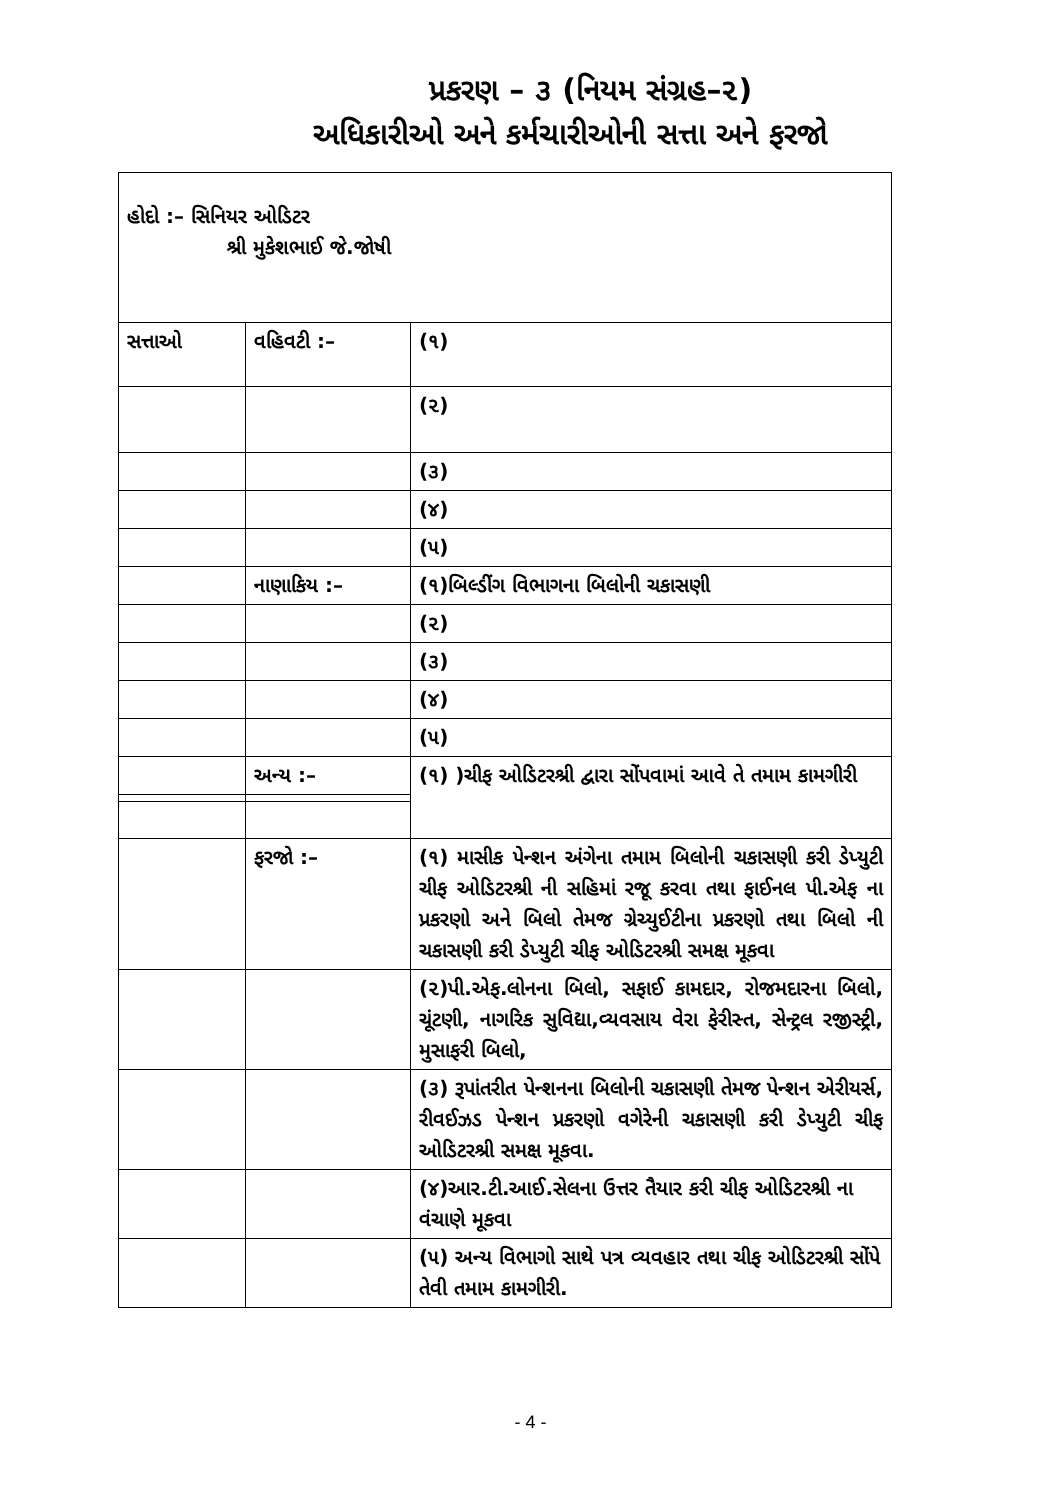પ્રકરણ – ૩ (નિયમ સંગ્રહ–૨)
અધિકારીઓ અને કર્મચારીઓની સત્તા અને ફરજો
| હોદો :– સિનિયર ઓડિટર શ્રી મુકેશભાઈ જે.જોષી | | |
| સત્તાઓ | વહિવટી :– | (૧) |
| | | (૨) |
| | | (૩) |
| | | (૪) |
| | | (૫) |
| | નાણાકિય :– | (૧)બિલ્ડીંગ વિભાગના બિલોની ચકાસણી |
| | | (૨) |
| | | (૩) |
| | | (૪) |
| | | (૫) |
| | અન્ય :– | (૧) )ચીફ ઓડિટરશ્રી દ્વારા સોંપવામાં આવે તે તમામ કામગીરી |
| | ફરજો :– | (૧) માસીક પેન્શન અંગેના તમામ બિલોની ચકાસણી કરી ડેપ્યુટી ચીફ ઓડિટરશ્રી ની સહિમાં રજૂ કરવા તથા ફાઈનલ પી.એફ ના પ્રકરણો અને બિલો તેમજ ગ્રેચ્યુઈટીના પ્રકરણો તથા બિલો ની ચકાસણી કરી ડેપ્યુટી ચીફ ઓડિટરશ્રી સમક્ષ મૂકવા |
| | | (૨)પી.એફ.લોનના બિલો, સફાઈ કામદાર, રોજમદારના બિલો, ચૂંટણી, નાગરિક સુવિદ્યા,વ્યવસાય વેરા ફેરીસ્ત, સેન્ટ્રલ રજીસ્ટ્રી, મુસાફરી બિલો, |
| | | (૩) રૂપાંતરીત પેન્શનના બિલોની ચકાસણી તેમજ પેન્શન એરીયર્સ, રીવઈઝડ પેન્શન પ્રકરણો વગેરેની ચકાસણી કરી ડેપ્યુટી ચીફ ઓડિટરશ્રી સમક્ષ મૂકવા. |
| | | (૪)આર.ટી.આઈ.સેલના ઉત્તર તૈયાર કરી ચીફ ઓડિટરશ્રી ના વંચાણે મૂકવા |
| | | (૫) અન્ય વિભાગો સાથે પત્ર વ્યવહાર તથા ચીફ ઓડિટરશ્રી સોંપે તેવી તમામ કામગીરી. |
- 4 -